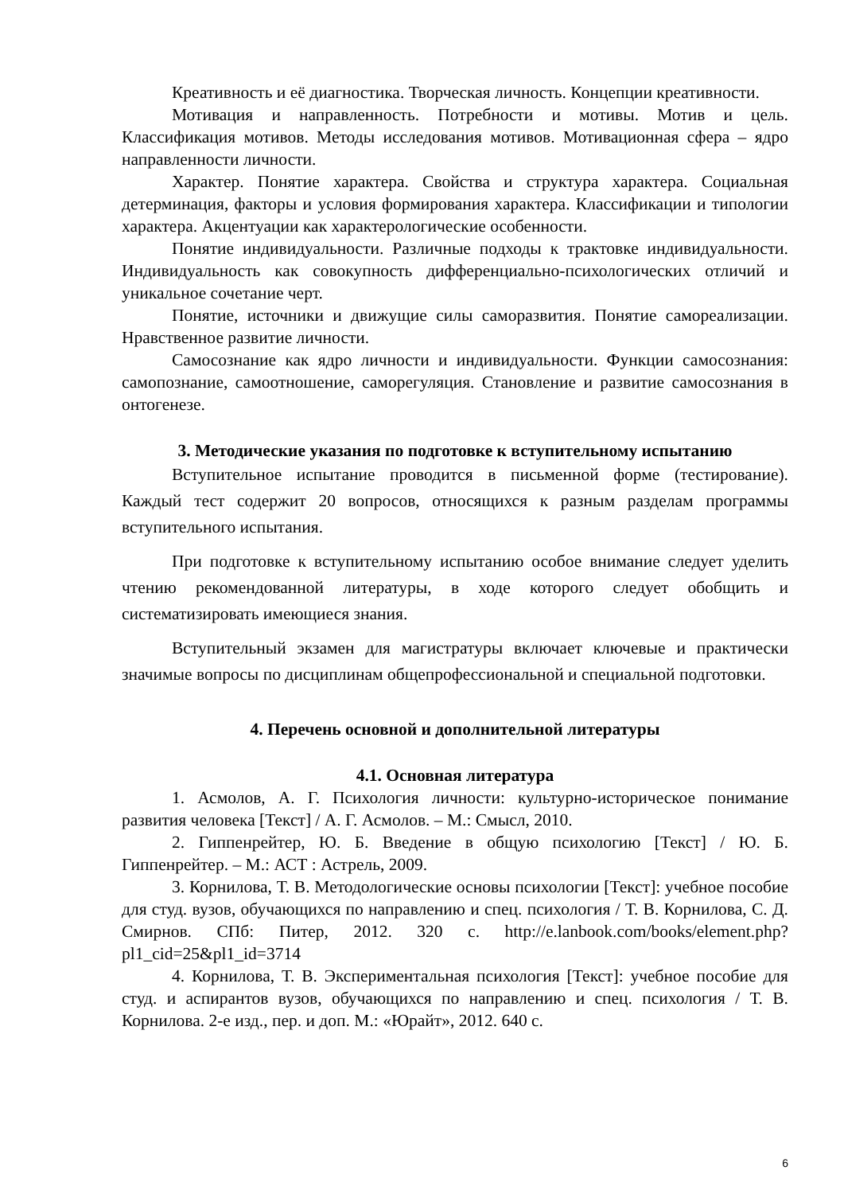Креативность и её диагностика. Творческая личность. Концепции креативности.
Мотивация и направленность. Потребности и мотивы. Мотив и цель. Классификация мотивов. Методы исследования мотивов. Мотивационная сфера – ядро направленности личности.
Характер. Понятие характера. Свойства и структура характера. Социальная детерминация, факторы и условия формирования характера. Классификации и типологии характера. Акцентуации как характерологические особенности.
Понятие индивидуальности. Различные подходы к трактовке индивидуальности. Индивидуальность как совокупность дифференциально-психологических отличий и уникальное сочетание черт.
Понятие, источники и движущие силы саморазвития. Понятие самореализации. Нравственное развитие личности.
Самосознание как ядро личности и индивидуальности. Функции самосознания: самопознание, самоотношение, саморегуляция. Становление и развитие самосознания в онтогенезе.
3. Методические указания по подготовке к вступительному испытанию
Вступительное испытание проводится в письменной форме (тестирование). Каждый тест содержит 20 вопросов, относящихся к разным разделам программы вступительного испытания.
При подготовке к вступительному испытанию особое внимание следует уделить чтению рекомендованной литературы, в ходе которого следует обобщить и систематизировать имеющиеся знания.
Вступительный экзамен для магистратуры включает ключевые и практически значимые вопросы по дисциплинам общепрофессиональной и специальной подготовки.
4. Перечень основной и дополнительной литературы
4.1. Основная литература
1. Асмолов, А. Г. Психология личности: культурно-историческое понимание развития человека [Текст] / А. Г. Асмолов. – М.: Смысл, 2010.
2. Гиппенрейтер, Ю. Б. Введение в общую психологию [Текст] / Ю. Б. Гиппенрейтер. – М.: АСТ : Астрель, 2009.
3. Корнилова, Т. В. Методологические основы психологии [Текст]: учебное пособие для студ. вузов, обучающихся по направлению и спец. психология / Т. В. Корнилова, С. Д. Смирнов. СПб: Питер, 2012. 320 с. http://e.lanbook.com/books/element.php?pl1_cid=25&pl1_id=3714
4. Корнилова, Т. В. Экспериментальная психология [Текст]: учебное пособие для студ. и аспирантов вузов, обучающихся по направлению и спец. психология / Т. В. Корнилова. 2-е изд., пер. и доп. М.: «Юрайт», 2012. 640 с.
6